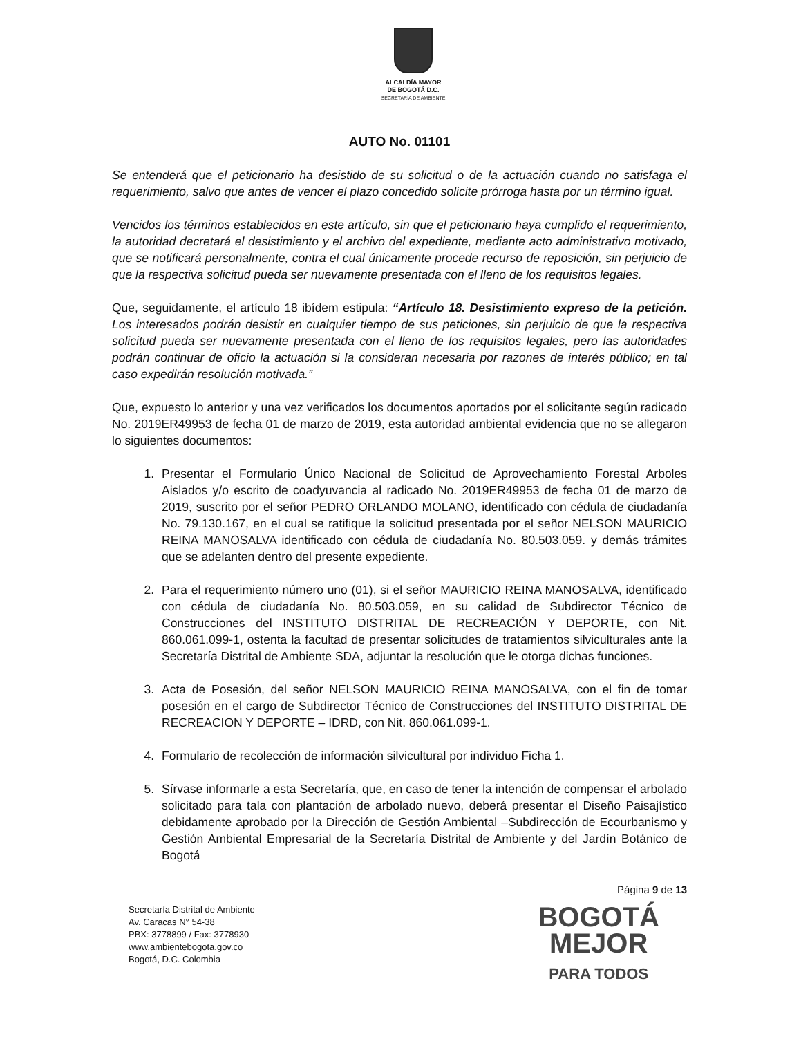ALCALDÍA MAYOR
DE BOGOTÁ D.C.
SECRETARÍA DE AMBIENTE
AUTO No. 01101
Se entenderá que el peticionario ha desistido de su solicitud o de la actuación cuando no satisfaga el requerimiento, salvo que antes de vencer el plazo concedido solicite prórroga hasta por un término igual.
Vencidos los términos establecidos en este artículo, sin que el peticionario haya cumplido el requerimiento, la autoridad decretará el desistimiento y el archivo del expediente, mediante acto administrativo motivado, que se notificará personalmente, contra el cual únicamente procede recurso de reposición, sin perjuicio de que la respectiva solicitud pueda ser nuevamente presentada con el lleno de los requisitos legales.
Que, seguidamente, el artículo 18 ibídem estipula: “Artículo 18. Desistimiento expreso de la petición. Los interesados podrán desistir en cualquier tiempo de sus peticiones, sin perjuicio de que la respectiva solicitud pueda ser nuevamente presentada con el lleno de los requisitos legales, pero las autoridades podrán continuar de oficio la actuación si la consideran necesaria por razones de interés público; en tal caso expedirán resolución motivada.”
Que, expuesto lo anterior y una vez verificados los documentos aportados por el solicitante según radicado No. 2019ER49953 de fecha 01 de marzo de 2019, esta autoridad ambiental evidencia que no se allegaron lo siguientes documentos:
1. Presentar el Formulario Único Nacional de Solicitud de Aprovechamiento Forestal Arboles Aislados y/o escrito de coadyuvancia al radicado No. 2019ER49953 de fecha 01 de marzo de 2019, suscrito por el señor PEDRO ORLANDO MOLANO, identificado con cédula de ciudadanía No. 79.130.167, en el cual se ratifique la solicitud presentada por el señor NELSON MAURICIO REINA MANOSALVA identificado con cédula de ciudadanía No. 80.503.059. y demás trámites que se adelanten dentro del presente expediente.
2. Para el requerimiento número uno (01), si el señor MAURICIO REINA MANOSALVA, identificado con cédula de ciudadanía No. 80.503.059, en su calidad de Subdirector Técnico de Construcciones del INSTITUTO DISTRITAL DE RECREACIÓN Y DEPORTE, con Nit. 860.061.099-1, ostenta la facultad de presentar solicitudes de tratamientos silviculturales ante la Secretaría Distrital de Ambiente SDA, adjuntar la resolución que le otorga dichas funciones.
3. Acta de Posesión, del señor NELSON MAURICIO REINA MANOSALVA, con el fin de tomar posesión en el cargo de Subdirector Técnico de Construcciones del INSTITUTO DISTRITAL DE RECREACION Y DEPORTE – IDRD, con Nit. 860.061.099-1.
4. Formulario de recolección de información silvicultural por individuo Ficha 1.
5. Sírvase informarle a esta Secretaría, que, en caso de tener la intención de compensar el arbolado solicitado para tala con plantación de arbolado nuevo, deberá presentar el Diseño Paisajístico debidamente aprobado por la Dirección de Gestión Ambiental –Subdirección de Ecourbanismo y Gestión Ambiental Empresarial de la Secretaría Distrital de Ambiente y del Jardín Botánico de Bogotá
Página 9 de 13
Secretaría Distrital de Ambiente
Av. Caracas N° 54-38
PBX: 3778899 / Fax: 3778930
www.ambientebogota.gov.co
Bogotá, D.C. Colombia
BOGOTÁ
MEJOR
PARA TODOS